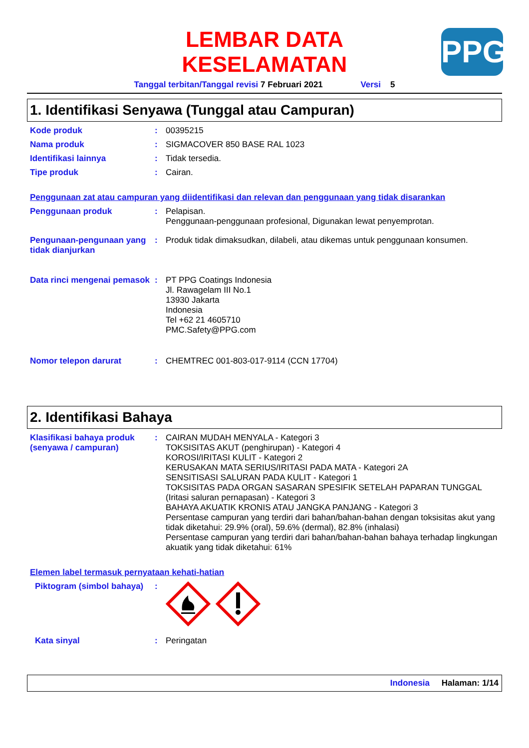LEMBAR DATA
KESELAMATAN
Tanggal terbitan/Tanggal revisi 7 Februari 2021 Versi 5
PPG
1. Identifikasi Senyawa (Tunggal atau Campuran)
Kode produk :
00395215
Nama produk :
SIGMACOVER 850 BASE RAL 1023
Identifikasi lainnya :
Tidak tersedia.
Tipe produk :
Cairan.
Penggunaan zat atau campuran yang diidentifikasi dan relevan dan penggunaan yang tidak disarankan
Penggunaan produk :
Pelapisan.
Penggunaan-penggunaan profesional, Digunakan lewat penyemprotan.
Pengunaan-pengunaan yang tidak dianjurkan
:
Produk tidak dimaksudkan, dilabeli, atau dikemas untuk penggunaan konsumen.
Data rinci mengenai pemasok
:
PT PPG Coatings Indonesia
Jl. Rawagelam III No.1
13930 Jakarta
Indonesia
Tel +62 21 4605710
PMC.Safety@PPG.com
Nomor telepon darurat :
CHEMTREC 001-803-017-9114 (CCN 17704)
2. Identifikasi Bahaya
Klasifikasi bahaya produk (senyawa / campuran)
:
CAIRAN MUDAH MENYALA - Kategori 3
TOKSISITAS AKUT (penghirupan) - Kategori 4
KOROSI/IRITASI KULIT - Kategori 2
KERUSAKAN MATA SERIUS/IRITASI PADA MATA - Kategori 2A
SENSITISASI SALURAN PADA KULIT - Kategori 1
TOKSISITAS PADA ORGAN SASARAN SPESIFIK SETELAH PAPARAN TUNGGAL (Iritasi saluran pernapasan) - Kategori 3
BAHAYA AKUATIK KRONIS ATAU JANGKA PANJANG - Kategori 3
Persentase campuran yang terdiri dari bahan/bahan-bahan dengan toksisitas akut yang tidak diketahui: 29.9% (oral), 59.6% (dermal), 82.8% (inhalasi)
Persentase campuran yang terdiri dari bahan/bahan-bahan bahaya terhadap lingkungan akuatik yang tidak diketahui: 61%
Elemen label termasuk pernyataan kehati-hatian
Piktogram (simbol bahaya)
:
Kata sinyal :
Peringatan
Indonesia Halaman: 1/14